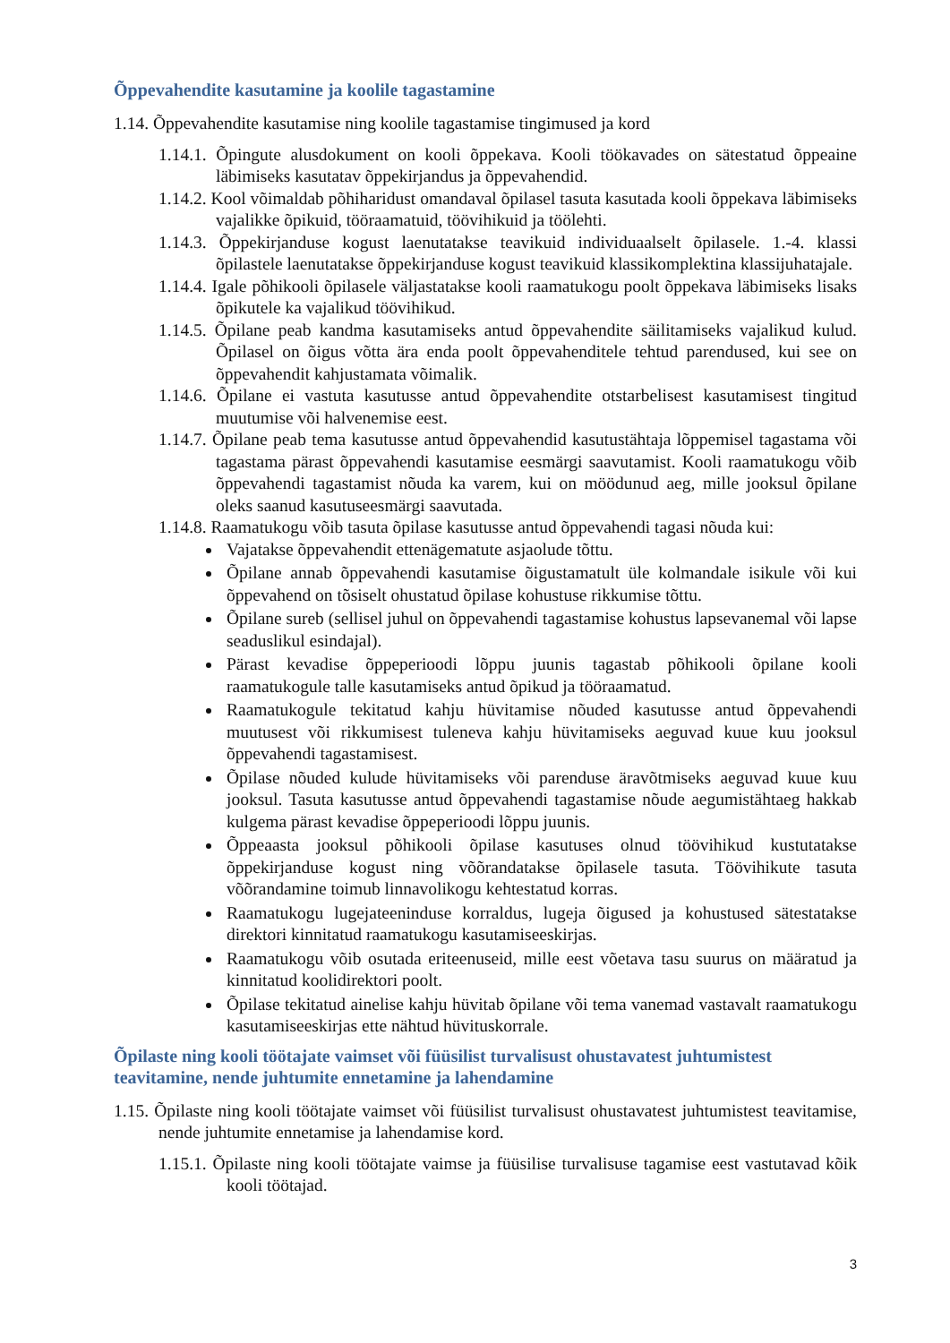Õppevahendite kasutamine ja koolile tagastamine
1.14. Õppevahendite kasutamise ning koolile tagastamise tingimused ja kord
1.14.1. Õpingute alusdokument on kooli õppekava. Kooli töökavades on sätestatud õppeaine läbimiseks kasutatav õppekirjandus ja õppevahendid.
1.14.2. Kool võimaldab põhiharidust omandaval õpilasel tasuta kasutada kooli õppekava läbimiseks vajalikke õpikuid, tööraamatuid, töövihikuid ja töölehti.
1.14.3. Õppekirjanduse kogust laenutatakse teavikuid individuaalselt õpilasele. 1.-4. klassi õpilastele laenutatakse õppekirjanduse kogust teavikuid klassikomplektina klassijuhatajale.
1.14.4. Igale põhikooli õpilasele väljastatakse kooli raamatukogu poolt õppekava läbimiseks lisaks õpikutele ka vajalikud töövihikud.
1.14.5. Õpilane peab kandma kasutamiseks antud õppevahendite säilitamiseks vajalikud kulud. Õpilasel on õigus võtta ära enda poolt õppevahenditele tehtud parendused, kui see on õppevahendit kahjustamata võimalik.
1.14.6. Õpilane ei vastuta kasutusse antud õppevahendite otstarbelisest kasutamisest tingitud muutumise või halvenemise eest.
1.14.7. Õpilane peab tema kasutusse antud õppevahendid kasutustähtaja lõppemisel tagastama või tagastama pärast õppevahendi kasutamise eesmärgi saavutamist. Kooli raamatukogu võib õppevahendi tagastamist nõuda ka varem, kui on möödunud aeg, mille jooksul õpilane oleks saanud kasutuseesmärgi saavutada.
1.14.8. Raamatukogu võib tasuta õpilase kasutusse antud õppevahendi tagasi nõuda kui:
Vajatakse õppevahendit ettenägematute asjaolude tõttu.
Õpilane annab õppevahendi kasutamise õigustamatult üle kolmandale isikule või kui õppevahend on tõsiselt ohustatud õpilase kohustuse rikkumise tõttu.
Õpilane sureb (sellisel juhul on õppevahendi tagastamise kohustus lapsevanemal või lapse seaduslikul esindajal).
Pärast kevadise õppeperioodi lõppu juunis tagastab põhikooli õpilane kooli raamatukogule talle kasutamiseks antud õpikud ja tööraamatud.
Raamatukogule tekitatud kahju hüvitamise nõuded kasutusse antud õppevahendi muutusest või rikkumisest tuleneva kahju hüvitamiseks aeguvad kuue kuu jooksul õppevahendi tagastamisest.
Õpilase nõuded kulude hüvitamiseks või parenduse äravõtmiseks aeguvad kuue kuu jooksul. Tasuta kasutusse antud õppevahendi tagastamise nõude aegumistähtaeg hakkab kulgema pärast kevadise õppeperioodi lõppu juunis.
Õppeaasta jooksul põhikooli õpilase kasutuses olnud töövihikud kustutatakse õppekirjanduse kogust ning võõrandatakse õpilasele tasuta. Töövihikute tasuta võõrandamine toimub linnavolikogu kehtestatud korras.
Raamatukogu lugejateeninduse korraldus, lugeja õigused ja kohustused sätestatakse direktori kinnitatud raamatukogu kasutamiseeskirjas.
Raamatukogu võib osutada eriteenuseid, mille eest võetava tasu suurus on määratud ja kinnitatud koolidirektori poolt.
Õpilase tekitatud ainelise kahju hüvitab õpilane või tema vanemad vastavalt raamatukogu kasutamiseeskirjas ette nähtud hüvituskorrale.
Õpilaste ning kooli töötajate vaimset või füüsilist turvalisust ohustavatest juhtumistest teavitamine, nende juhtumite ennetamine ja lahendamine
1.15. Õpilaste ning kooli töötajate vaimset või füüsilist turvalisust ohustavatest juhtumistest teavitamise, nende juhtumite ennetamise ja lahendamise kord.
1.15.1. Õpilaste ning kooli töötajate vaimse ja füüsilise turvalisuse tagamise eest vastutavad kõik kooli töötajad.
3